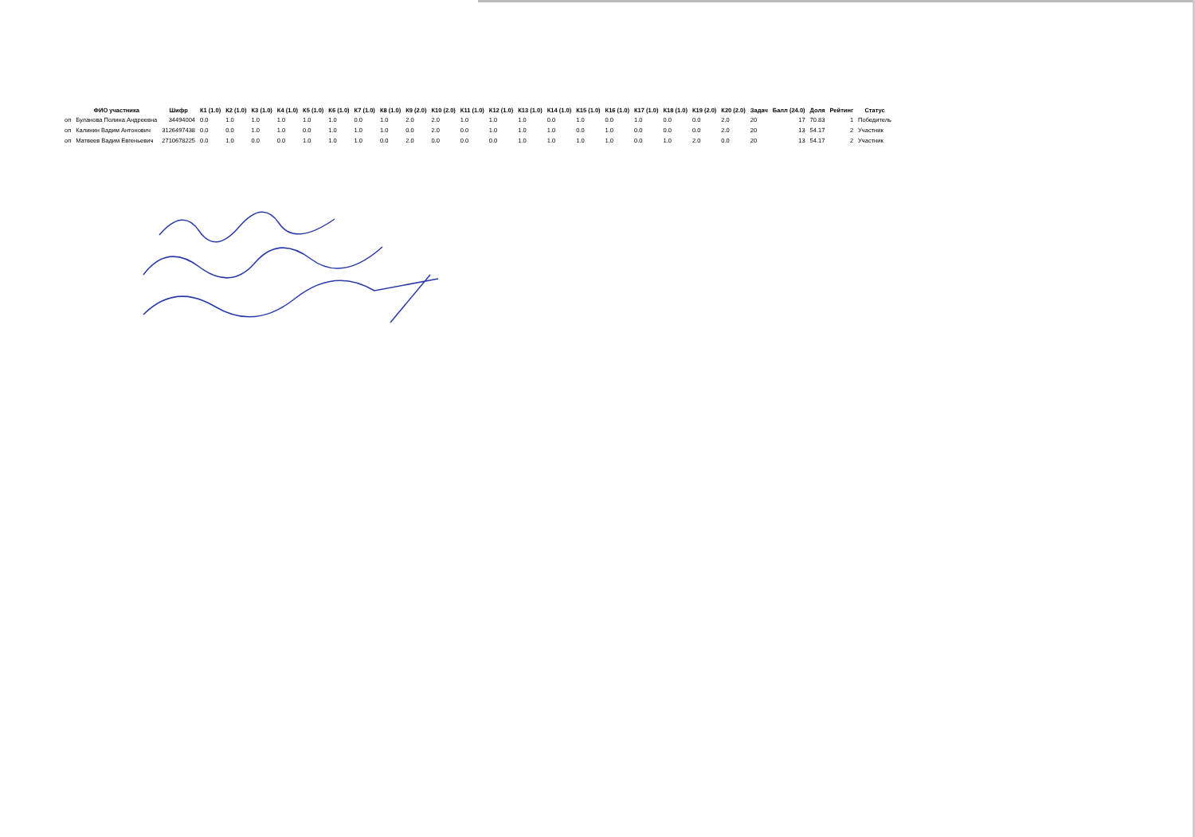| | ФИО участника | Шифр | К1 (1.0) | К2 (1.0) | К3 (1.0) | К4 (1.0) | К5 (1.0) | К6 (1.0) | К7 (1.0) | К8 (1.0) | К9 (2.0) | К10 (2.0) | К11 (1.0) | К12 (1.0) | К13 (1.0) | К14 (1.0) | К15 (1.0) | К16 (1.0) | К17 (1.0) | К18 (1.0) | К19 (2.0) | К20 (2.0) | Задач | Балл (24.0) | Доля | Рейтинг | Статус |
| --- | --- | --- | --- | --- | --- | --- | --- | --- | --- | --- | --- | --- | --- | --- | --- | --- | --- | --- | --- | --- | --- | --- | --- | --- | --- | --- | --- |
| оп | Буланова Полина Андреевна | 34494004 | 0.0 | 1.0 | 1.0 | 1.0 | 1.0 | 1.0 | 0.0 | 1.0 | 2.0 | 2.0 | 1.0 | 1.0 | 1.0 | 0.0 | 1.0 | 0.0 | 1.0 | 0.0 | 0.0 | 2.0 | 20 | 17 | 70.83 | 1 | Победитель |
| оп | Калинин Вадим Антонович | 3126497438 | 0.0 | 0.0 | 1.0 | 1.0 | 0.0 | 1.0 | 1.0 | 1.0 | 0.0 | 2.0 | 0.0 | 1.0 | 1.0 | 1.0 | 0.0 | 1.0 | 0.0 | 0.0 | 0.0 | 2.0 | 20 | 13 | 54.17 | 2 | Участник |
| оп | Матвеев Вадим Евгеньевич | 2710678225 | 0.0 | 1.0 | 0.0 | 0.0 | 1.0 | 1.0 | 1.0 | 0.0 | 2.0 | 0.0 | 0.0 | 0.0 | 1.0 | 1.0 | 1.0 | 1.0 | 0.0 | 1.0 | 2.0 | 0.0 | 20 | 13 | 54.17 | 2 | Участник |